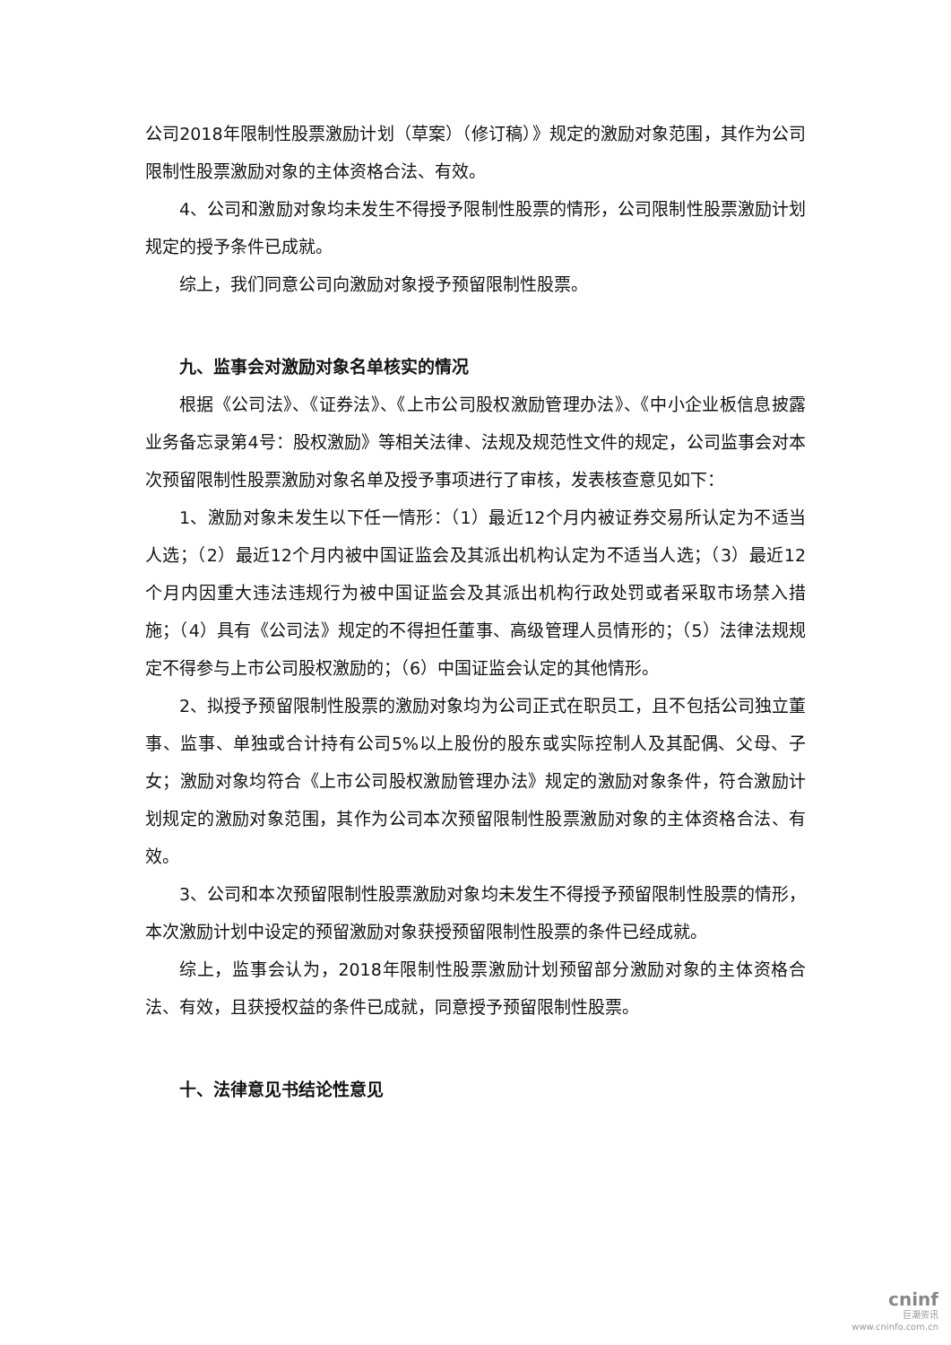公司2018年限制性股票激励计划（草案）（修订稿）》规定的激励对象范围，其作为公司限制性股票激励对象的主体资格合法、有效。
4、公司和激励对象均未发生不得授予限制性股票的情形，公司限制性股票激励计划规定的授予条件已成就。
综上，我们同意公司向激励对象授予预留限制性股票。
九、监事会对激励对象名单核实的情况
根据《公司法》、《证券法》、《上市公司股权激励管理办法》、《中小企业板信息披露业务备忘录第4号：股权激励》等相关法律、法规及规范性文件的规定，公司监事会对本次预留限制性股票激励对象名单及授予事项进行了审核，发表核查意见如下：
1、激励对象未发生以下任一情形：（1）最近12个月内被证券交易所认定为不适当人选；（2）最近12个月内被中国证监会及其派出机构认定为不适当人选；（3）最近12个月内因重大违法违规行为被中国证监会及其派出机构行政处罚或者采取市场禁入措施；（4）具有《公司法》规定的不得担任董事、高级管理人员情形的；（5）法律法规规定不得参与上市公司股权激励的；（6）中国证监会认定的其他情形。
2、拟授予预留限制性股票的激励对象均为公司正式在职员工，且不包括公司独立董事、监事、单独或合计持有公司5%以上股份的股东或实际控制人及其配偶、父母、子女；激励对象均符合《上市公司股权激励管理办法》规定的激励对象条件，符合激励计划规定的激励对象范围，其作为公司本次预留限制性股票激励对象的主体资格合法、有效。
3、公司和本次预留限制性股票激励对象均未发生不得授予预留限制性股票的情形，本次激励计划中设定的预留激励对象获授预留限制性股票的条件已经成就。
综上，监事会认为，2018年限制性股票激励计划预留部分激励对象的主体资格合法、有效，且获授权益的条件已成就，同意授予预留限制性股票。
十、法律意见书结论性意见
cninf
巨潮资讯
www.cninfo.com.cn